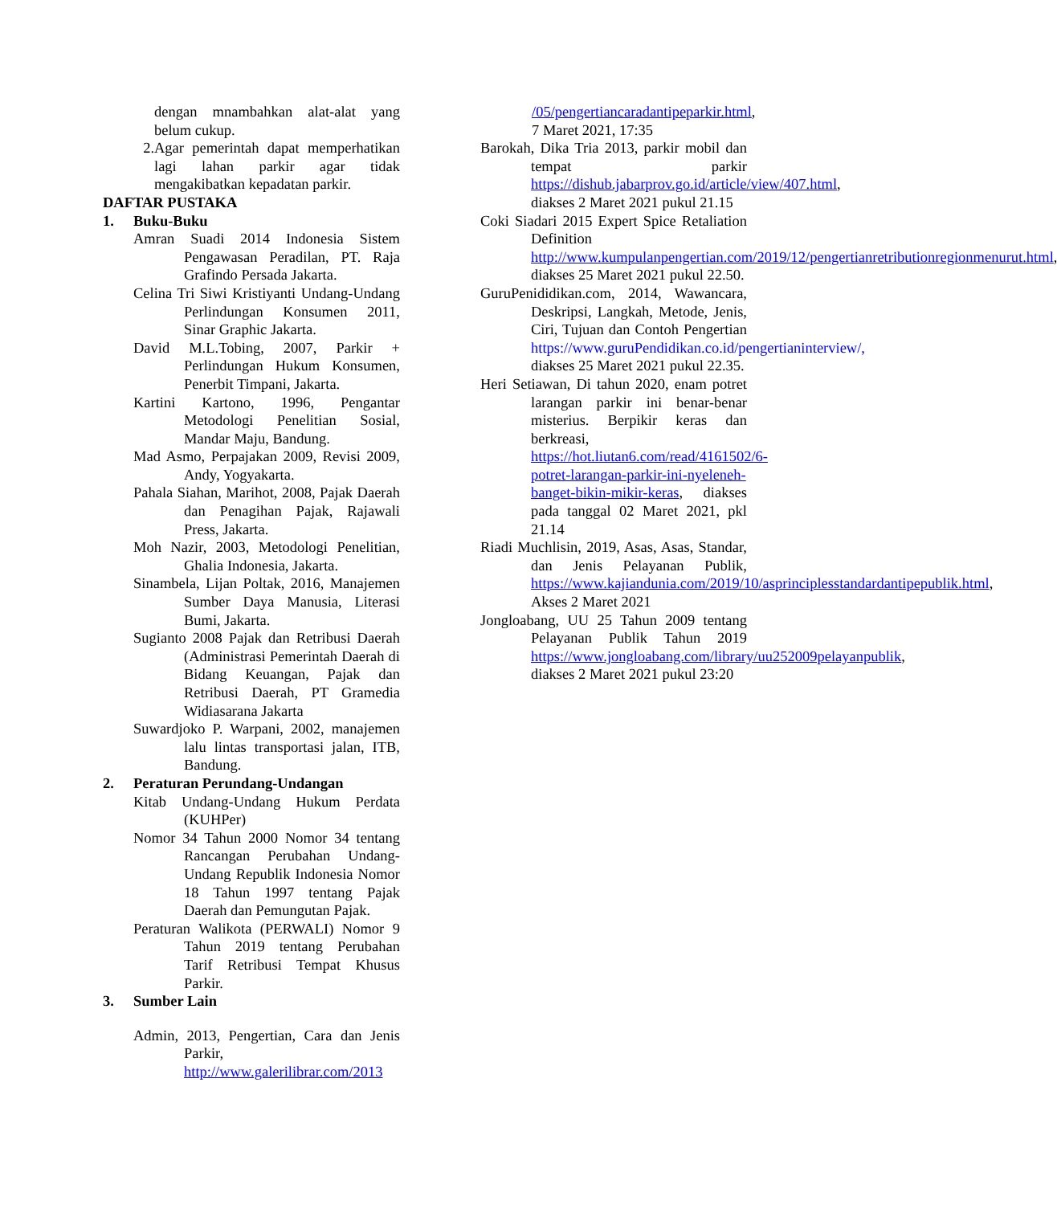dengan mnambahkan alat-alat yang belum cukup.
2. Agar pemerintah dapat memperhatikan lagi lahan parkir agar tidak mengakibatkan kepadatan parkir.
DAFTAR PUSTAKA
1. Buku-Buku
Amran Suadi 2014 Indonesia Sistem Pengawasan Peradilan, PT. Raja Grafindo Persada Jakarta.
Celina Tri Siwi Kristiyanti Undang-Undang Perlindungan Konsumen 2011, Sinar Graphic Jakarta.
David M.L.Tobing, 2007, Parkir + Perlindungan Hukum Konsumen, Penerbit Timpani, Jakarta.
Kartini Kartono, 1996, Pengantar Metodologi Penelitian Sosial, Mandar Maju, Bandung.
Mad Asmo, Perpajakan 2009, Revisi 2009, Andy, Yogyakarta.
Pahala Siahan, Marihot, 2008, Pajak Daerah dan Penagihan Pajak, Rajawali Press, Jakarta.
Moh Nazir, 2003, Metodologi Penelitian, Ghalia Indonesia, Jakarta.
Sinambela, Lijan Poltak, 2016, Manajemen Sumber Daya Manusia, Literasi Bumi, Jakarta.
Sugianto 2008 Pajak dan Retribusi Daerah (Administrasi Pemerintah Daerah di Bidang Keuangan, Pajak dan Retribusi Daerah, PT Gramedia Widiasarana Jakarta
Suwardjoko P. Warpani, 2002, manajemen lalu lintas transportasi jalan, ITB, Bandung.
2. Peraturan Perundang-Undangan
Kitab Undang-Undang Hukum Perdata (KUHPer)
Nomor 34 Tahun 2000 Nomor 34 tentang Rancangan Perubahan Undang-Undang Republik Indonesia Nomor 18 Tahun 1997 tentang Pajak Daerah dan Pemungutan Pajak.
Peraturan Walikota (PERWALI) Nomor 9 Tahun 2019 tentang Perubahan Tarif Retribusi Tempat Khusus Parkir.
3. Sumber Lain
Admin, 2013, Pengertian, Cara dan Jenis Parkir, http://www.galerilibrar.com/2013
/05/pengertiancaradantipeparkir.html, 7 Maret 2021, 17:35
Barokah, Dika Tria 2013, parkir mobil dan tempat parkir https://dishub.jabarprov.go.id/article/view/407.html, diakses 2 Maret 2021 pukul 21.15
Coki Siadari 2015 Expert Spice Retaliation Definition http://www.kumpulanpengertian.com/2019/12/pengertianretributionregionmenurut.html, diakses 25 Maret 2021 pukul 22.50.
GuruPenididikan.com, 2014, Wawancara, Deskripsi, Langkah, Metode, Jenis, Ciri, Tujuan dan Contoh Pengertian https://www.guruPendidikan.co.id/pengertianinterview/, diakses 25 Maret 2021 pukul 22.35.
Heri Setiawan, Di tahun 2020, enam potret larangan parkir ini benar-benar misterius. Berpikir keras dan berkreasi, https://hot.liutan6.com/read/4161502/6-potret-larangan-parkir-ini-nyeleneh-banget-bikin-mikir-keras, diakses pada tanggal 02 Maret 2021, pkl 21.14
Riadi Muchlisin, 2019, Asas, Asas, Standar, dan Jenis Pelayanan Publik, https://www.kajiandunia.com/2019/10/asprinciplesstandardantipepublik.html, Akses 2 Maret 2021
Jongloabang, UU 25 Tahun 2009 tentang Pelayanan Publik Tahun 2019 https://www.jongloabang.com/library/uu252009pelayanpublik, diakses 2 Maret 2021 pukul 23:20